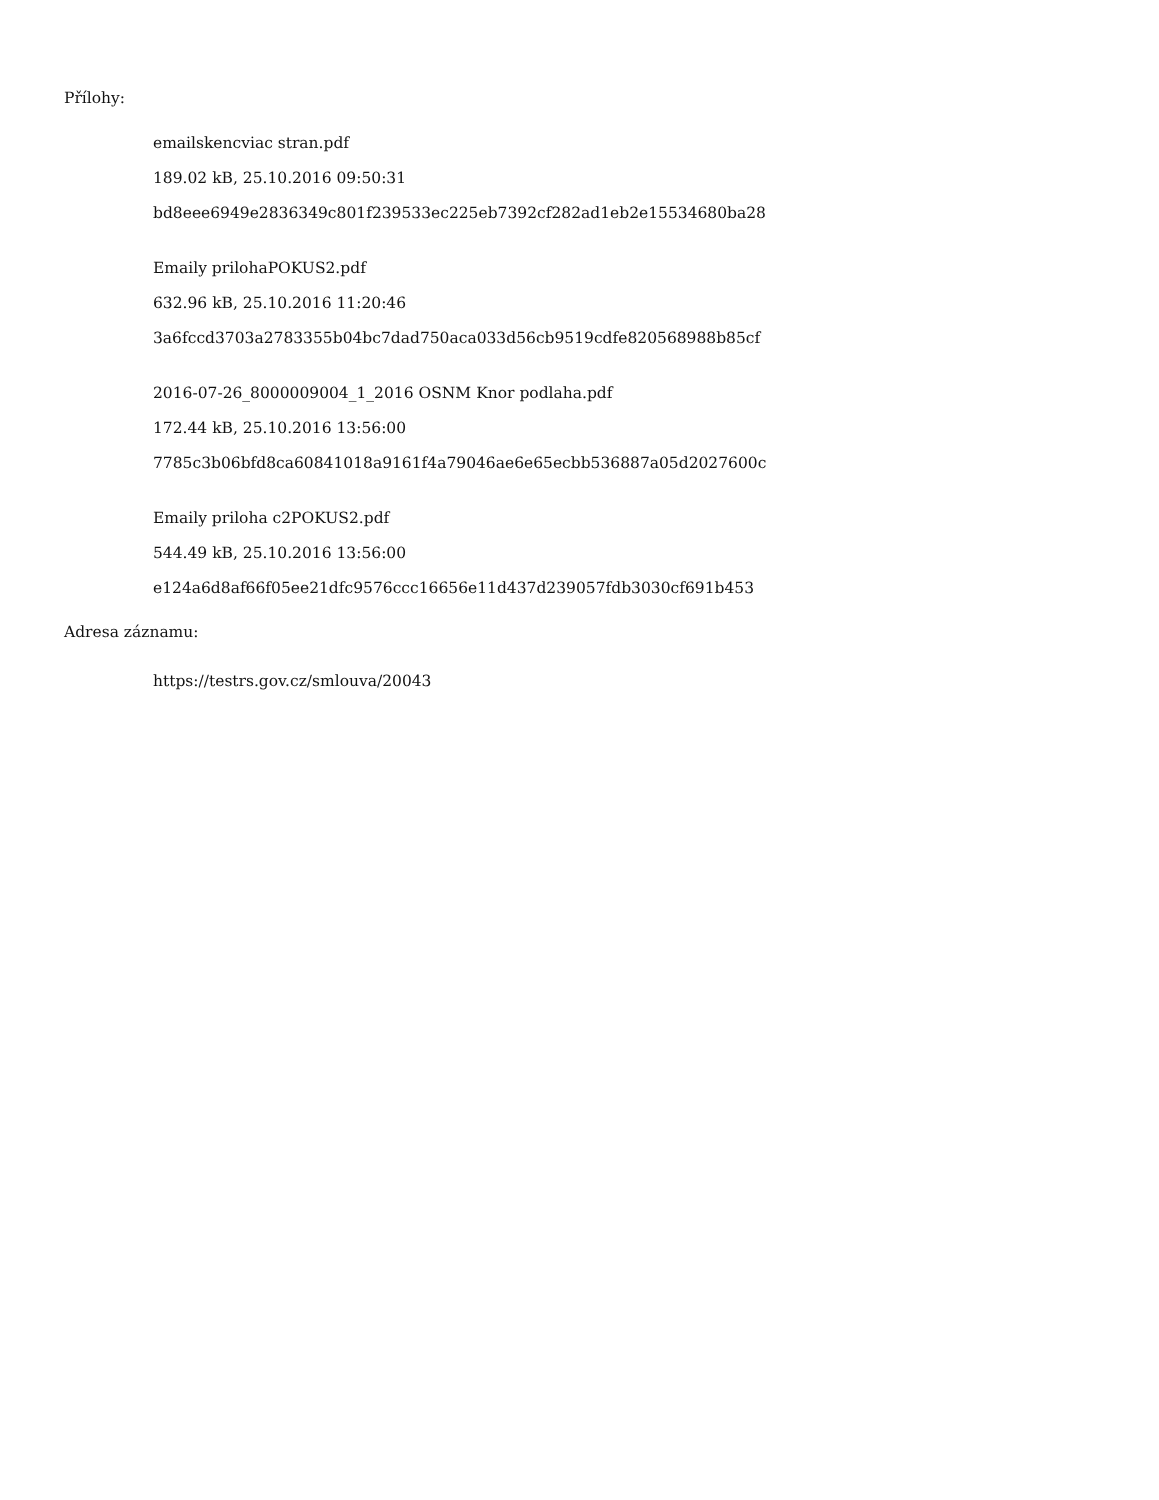Přílohy:
emailskencviac stran.pdf
189.02 kB, 25.10.2016 09:50:31
bd8eee6949e2836349c801f239533ec225eb7392cf282ad1eb2e15534680ba28
Emaily prilohaPOKUS2.pdf
632.96 kB, 25.10.2016 11:20:46
3a6fccd3703a2783355b04bc7dad750aca033d56cb9519cdfe820568988b85cf
2016-07-26_8000009004_1_2016 OSNM Knor podlaha.pdf
172.44 kB, 25.10.2016 13:56:00
7785c3b06bfd8ca60841018a9161f4a79046ae6e65ecbb536887a05d2027600c
Emaily priloha c2POKUS2.pdf
544.49 kB, 25.10.2016 13:56:00
e124a6d8af66f05ee21dfc9576ccc16656e11d437d239057fdb3030cf691b453
Adresa záznamu:
https://testrs.gov.cz/smlouva/20043